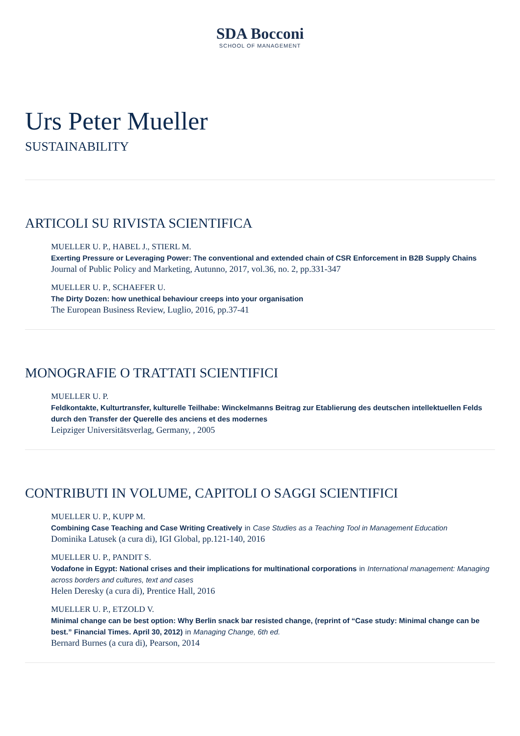SDA Bocconi
SCHOOL OF MANAGEMENT
Urs Peter Mueller
SUSTAINABILITY
ARTICOLI SU RIVISTA SCIENTIFICA
MUELLER U. P., HABEL J., STIERL M.
Exerting Pressure or Leveraging Power: The conventional and extended chain of CSR Enforcement in B2B Supply Chains
Journal of Public Policy and Marketing, Autunno, 2017, vol.36, no. 2, pp.331-347
MUELLER U. P., SCHAEFER U.
The Dirty Dozen: how unethical behaviour creeps into your organisation
The European Business Review, Luglio, 2016, pp.37-41
MONOGRAFIE O TRATTATI SCIENTIFICI
MUELLER U. P.
Feldkontakte, Kulturtransfer, kulturelle Teilhabe: Winckelmanns Beitrag zur Etablierung des deutschen intellektuellen Felds durch den Transfer der Querelle des anciens et des modernes
Leipziger Universitätsverlag, Germany, , 2005
CONTRIBUTI IN VOLUME, CAPITOLI O SAGGI SCIENTIFICI
MUELLER U. P., KUPP M.
Combining Case Teaching and Case Writing Creatively in Case Studies as a Teaching Tool in Management Education
Dominika Latusek (a cura di), IGI Global, pp.121-140, 2016
MUELLER U. P., PANDIT S.
Vodafone in Egypt: National crises and their implications for multinational corporations in International management: Managing across borders and cultures, text and cases
Helen Deresky (a cura di), Prentice Hall, 2016
MUELLER U. P., ETZOLD V.
Minimal change can be best option: Why Berlin snack bar resisted change, (reprint of “Case study: Minimal change can be best.” Financial Times. April 30, 2012) in Managing Change, 6th ed.
Bernard Burnes (a cura di), Pearson, 2014